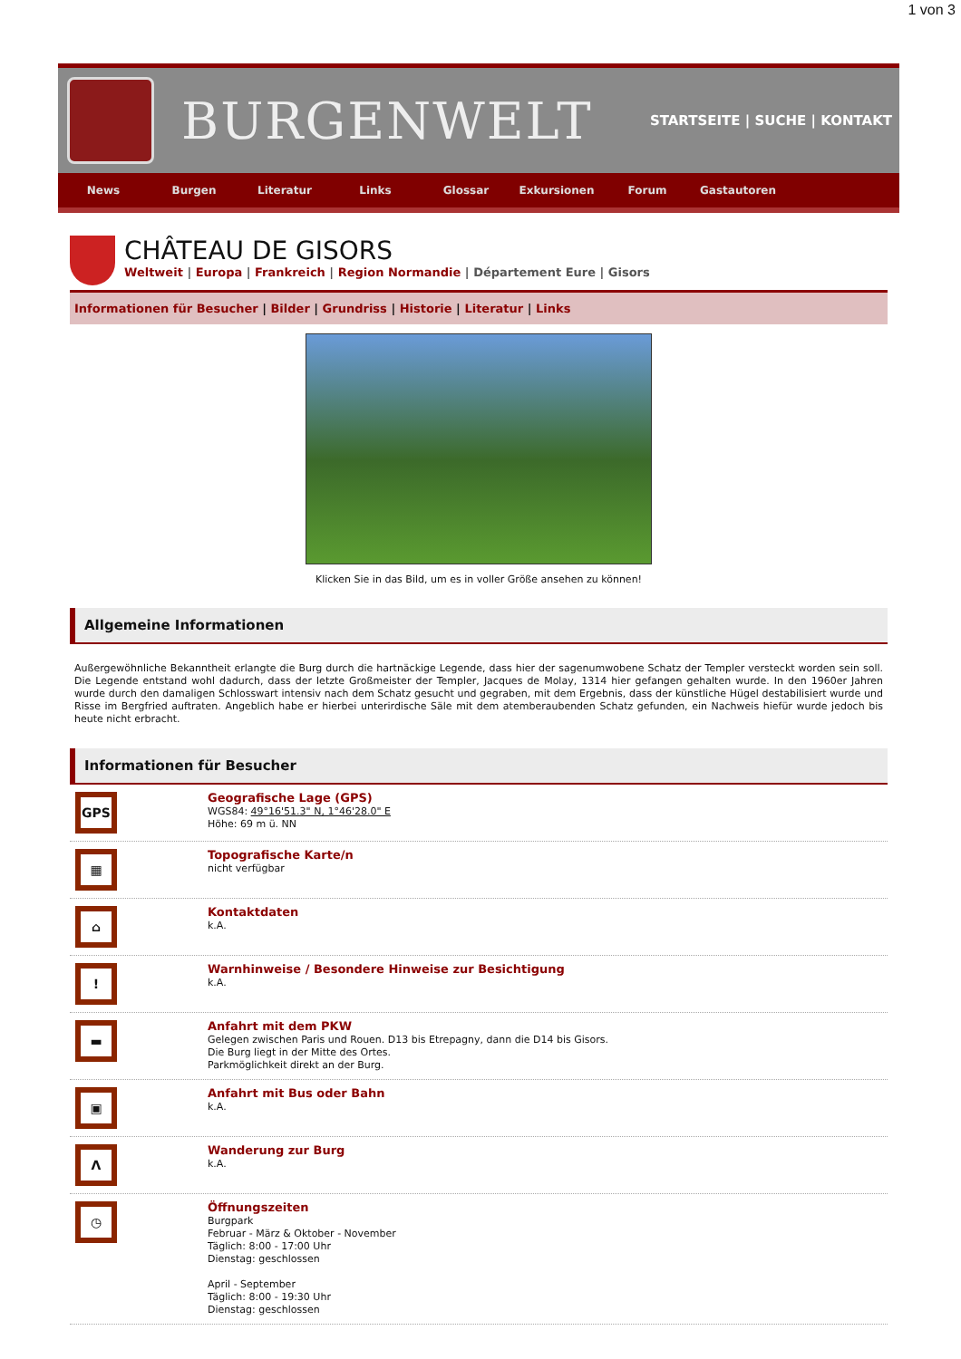1 von 3
BURGENWELT
STARTSEITE | SUCHE | KONTAKT
News Burgen Literatur Links Glossar Exkursionen Forum Gastautoren
CHÂTEAU DE GISORS
Weltweit | Europa | Frankreich | Region Normandie | Département Eure | Gisors
Informationen für Besucher | Bilder | Grundriss | Historie | Literatur | Links
Klicken Sie in das Bild, um es in voller Größe ansehen zu können!
Allgemeine Informationen
Außergewöhnliche Bekanntheit erlangte die Burg durch die hartnäckige Legende, dass hier der sagenumwobene Schatz der Templer versteckt worden sein soll. Die Legende entstand wohl dadurch, dass der letzte Großmeister der Templer, Jacques de Molay, 1314 hier gefangen gehalten wurde. In den 1960er Jahren wurde durch den damaligen Schlosswart intensiv nach dem Schatz gesucht und gegraben, mit dem Ergebnis, dass der künstliche Hügel destabilisiert wurde und Risse im Bergfried auftraten. Angeblich habe er hierbei unterirdische Säle mit dem atemberaubenden Schatz gefunden, ein Nachweis hiefür wurde jedoch bis heute nicht erbracht.
Informationen für Besucher
GPS
Geografische Lage (GPS)
WGS84: 49°16'51.3" N, 1°46'28.0" E
Höhe: 69 m ü. NN
▦
Topografische Karte/n
nicht verfügbar
⌂
Kontaktdaten
k.A.
!
Warnhinweise / Besondere Hinweise zur Besichtigung
k.A.
▬
Anfahrt mit dem PKW
Gelegen zwischen Paris und Rouen. D13 bis Etrepagny, dann die D14 bis Gisors.
Die Burg liegt in der Mitte des Ortes.
Parkmöglichkeit direkt an der Burg.
▣
Anfahrt mit Bus oder Bahn
k.A.
Λ
Wanderung zur Burg
k.A.
◷
Öffnungszeiten
Burgpark
Februar - März & Oktober - November
Täglich: 8:00 - 17:00 Uhr
Dienstag: geschlossen
April - September
Täglich: 8:00 - 19:30 Uhr
Dienstag: geschlossen